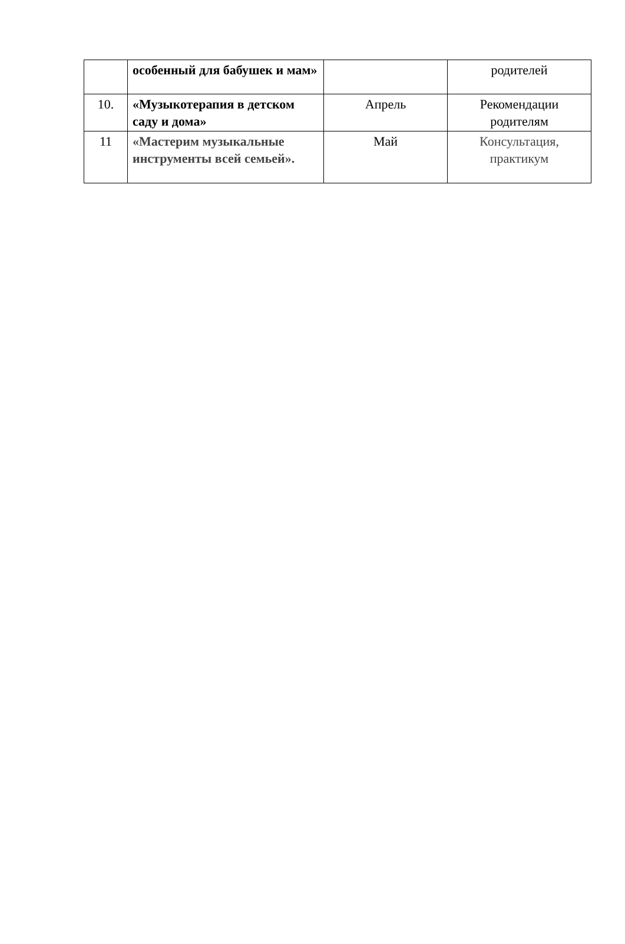| | особенный для бабушек и мам» | | родителей |
| 10. | «Музыкотерапия в детском саду и дома» | Апрель | Рекомендации родителям |
| 11 | «Мастерим музыкальные инструменты всей семьей». | Май | Консультация, практикум |